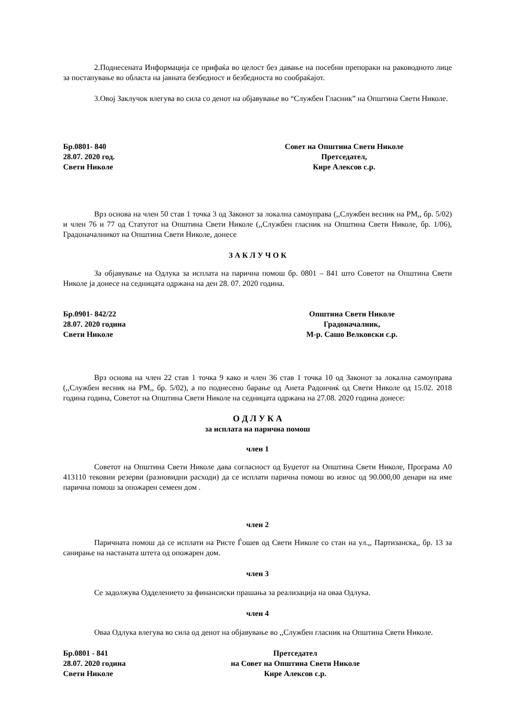2.Поднесената Информација се прифаќа во целост без давање на посебни препораки на раководното лице за постапување во областа на јавната безбедност и безбедноста во сообраќајот.
3.Овој Заклучок влегува во сила со денот на објавување во “Службен Гласник” на Општина Свети Николе.
Бр.0801- 840
28.07. 2020 год.
Свети Николе
Совет на Општина Свети Николе
Претседател,
Кире Алексов с.р.
Врз основа на член 50 став 1 точка 3 од Законот за локална самоуправа (,,Службен весник на РМ,, бр. 5/02) и член 76 и 77 од Статутот на Општина Свети Николе (,,Службен гласник на Општина Свети Николе, бр. 1/06), Градоначалникот на Општина Свети Николе, донесе
З А К Л У Ч О К
За објавување на Одлука за исплата на парична помош бр. 0801 – 841 што Советот на Општина Свети Николе ја донесе на седницата одржана на ден 28. 07. 2020 година.
Бр.0901- 842/22
28.07. 2020 година
Свети Николе
Општина Свети Николе
Градоначалник,
М-р. Сашо Велковски с.р.
Врз основа на член 22 став 1 точка 9 како и член 36 став 1 точка 10 од Законот за локална самоуправа (,,Службен весник на РМ,, бр. 5/02), а по поднесено барање од Анета Радончиќ од Свети Николе од 15.02. 2018 година година, Советот на Општина Свети Николе на седницата одржана на 27.08. 2020 година донесе:
О Д Л У К А
за исплата на парична помош
член 1
Советот на Општина Свети Николе дава согласност од Буџетот на Општина Свети Николе, Програма А0 413110 тековни резерви (разновидни расходи) да се исплати парична помош во износ од 90.000,00 денари на име парична помош за опожарен семеен дом .
член 2
Паричната помош да се исплати на Ристе Ѓошев од Свети Николе со стан на ул.,, Партизанска,, бр. 13 за санирање на настаната штета од опожарен дом.
член 3
Се задолжува Одделението за финансиски прашања за реализација на оваа Одлука.
член 4
Оваа Одлука влегува во сила од денот на објавување во ,,Службен гласник на Општина Свети Николе.
Бр.0801 - 841
28.07. 2020 година
Свети Николе
Претседател
на Совет на Општина Свети Николе
Кире Алексов с.р.